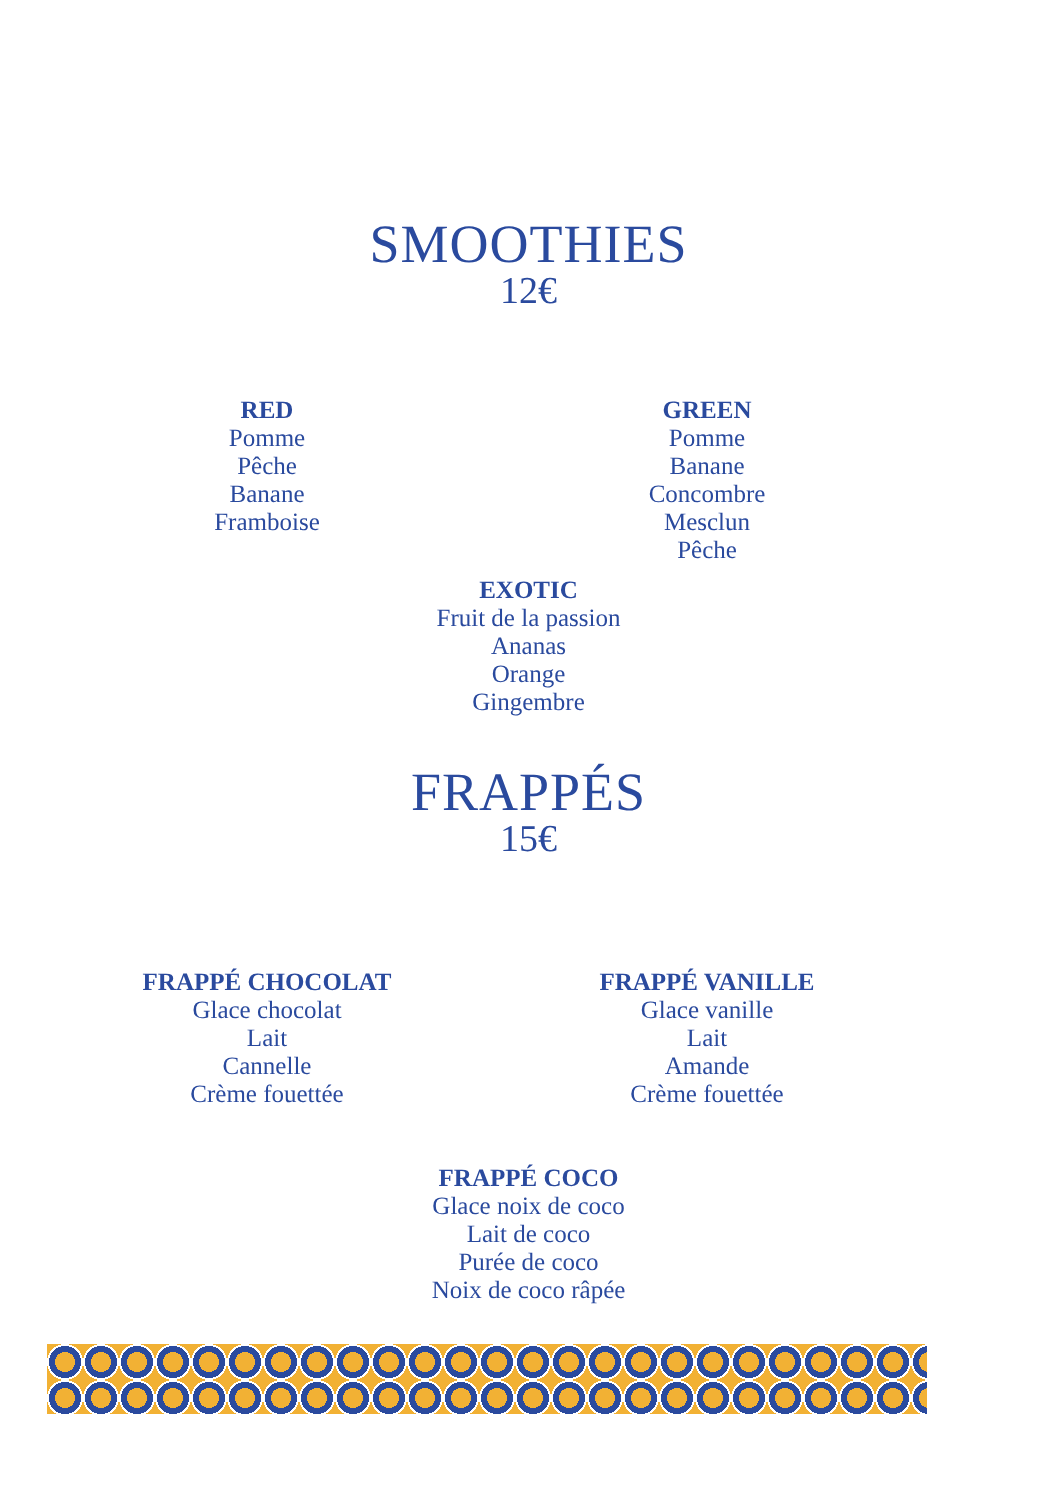SMOOTHIES
12€
RED
Pomme
Pêche
Banane
Framboise
GREEN
Pomme
Banane
Concombre
Mesclun
Pêche
EXOTIC
Fruit de la passion
Ananas
Orange
Gingembre
FRAPPÉS
15€
FRAPPÉ CHOCOLAT
Glace chocolat
Lait
Cannelle
Crème fouettée
FRAPPÉ VANILLE
Glace vanille
Lait
Amande
Crème fouettée
FRAPPÉ COCO
Glace noix de coco
Lait de coco
Purée de coco
Noix de coco râpée